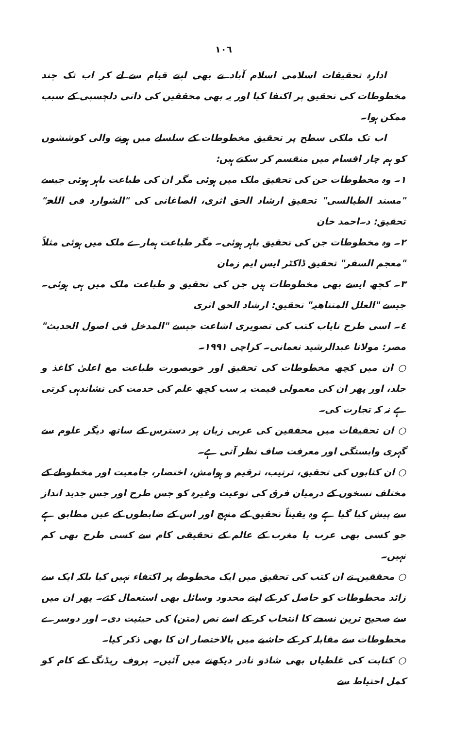١٠٦
ادارہ تحقیقات اسلامی اسلام آباد نے بھی اپنے قیام سے لے کر اب تک چند مخطوطات کی تحقیق پر اکتفا کیا اور یہ بھی محققین کی ذاتی دلچسپی کے سبب ممکن ہوا۔
اب تک ملکی سطح پر تحقیق مخطوطات کے سلسلے میں ہونے والی کوششوں کو ہم چار اقسام میں منقسم کر سکتے ہیں:
١۔ وہ مخطوطات جن کی تحقیق ملک میں ہوئی مگر ان کی طباعت باہر ہوئی جیسے "مسند الطیالسی" تحقیق ارشاد الحق اثری، الصاغانی کی "الشوارد فی اللغۃ" تحقیق: د۔احمد خان
٢۔ وہ مخطوطات جن کی تحقیق باہر ہوئی۔ مگر طباعت ہمارے ملک میں ہوئی مثلاً "معجم السفر" تحقیق ڈاکٹر ایس ایم زمان
٣۔ کچھ ایسے بھی مخطوطات ہیں جن کی تحقیق و طباعت ملک میں ہی ہوئی۔ جیسے "العلل المتناھیہ" تحقیق: ارشاد الحق اثری
٤۔ اسی طرح نایاب کتب کی تصویری اشاعت جیسے "المدخل فی اصول الحدیث" مصر: مولانا عبدالرشید نعمانی۔ کراچی ١٩٩١۔
○ ان میں کچھ مخطوطات کی تحقیق اور خوبصورت طباعت مع اعلیٰ کاغذ و جلد، اور پھر ان کی معمولی قیمت یہ سب کچھ علم کی خدمت کی نشاندہی کرتی ہے نہ کہ تجارت کی۔
○ ان تحقیقات میں محققین کی عربی زبان پر دسترس کے ساتھ دیگر علوم سے گہری وابستگی اور معرفت صاف نظر آتی ہے۔
○ ان کتابوں کی تحقیق، ترتیب، ترقیم و ہوامش، اختصار، جامعیت اور مخطوطے کے مختلف نسخوں کے درمیان فرق کی نوعیت وغیرہ کو جس طرح اور جس جدید انداز سے پیش کیا گیا ہے وہ یقیناً تحقیق کے منہج اور اس کے ضابطوں کے عین مطابق ہے جو کسی بھی عرب یا مغرب کے عالم کے تحقیقی کام سے کسی طرح بھی کم نہیں۔
○ محققین نے ان کتب کی تحقیق میں ایک مخطوطے پر اکتفاء نہیں کیا بلکہ ایک سے زائد مخطوطات کو حاصل کر کے اپنے محدود وسائل بھی استعمال کئے۔ پھر ان میں سے صحیح ترین نسخے کا انتخاب کر کے اسے نص (متن) کی حیثیت دی۔ اور دوسرے مخطوطات سے مقابلہ کر کے حاشیے میں بالاختصار ان کا بھی ذکر کیا۔
○ کتابت کی غلطیاں بھی شاذو نادر دیکھنے میں آئیں۔ پروف ریڈنگ کے کام کو کمل احتیاط سے